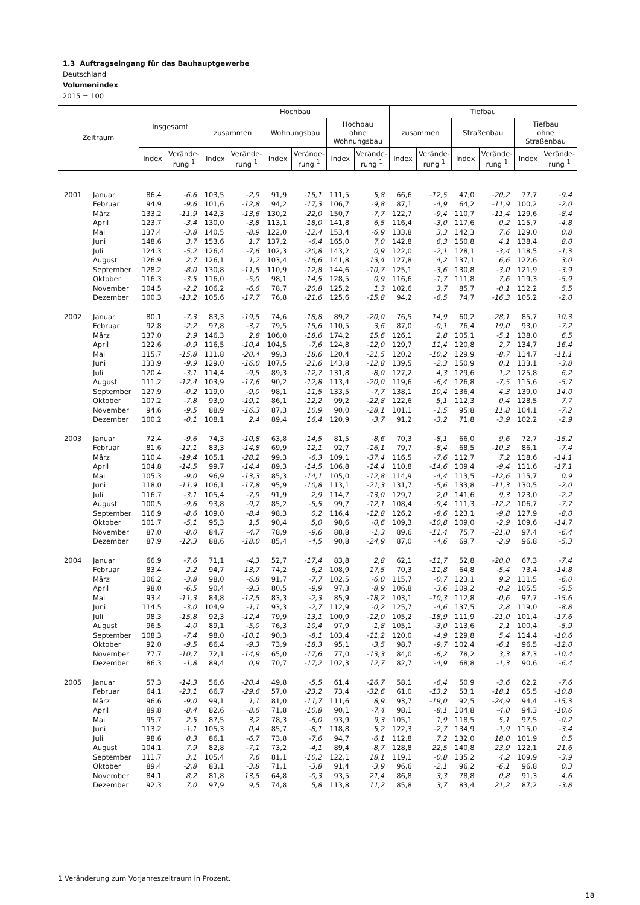1.3 Auftragseingang für das Bauhauptgewerbe
Deutschland
Volumenindex
2015 = 100
| Zeitraum | | Insgesamt | | Hochbau | | | | | | Tiefbau | | | | | |
| --- | --- | --- | --- | --- | --- | --- | --- | --- | --- | --- | --- | --- | --- | --- | --- |
| | | | | zusammen | | Wohnungsbau | | Hochbau ohne Wohnungsbau | | zusammen | | Straßenbau | | Tiefbau ohne Straßenbau | |
| | | Index | Verände- rung <sup>1</sup> | Index | Verände- rung <sup>1</sup> | Index | Verände- rung <sup>1</sup> | Index | Verände- rung <sup>1</sup> | Index | Verände- rung <sup>1</sup> | Index | Verände- rung <sup>1</sup> | Index | Verände- rung <sup>1</sup> |
| 2001 | Januar | 86,4 | -6,6 | 103,5 | -2,9 | 91,9 | -15,1 | 111,5 | 5,8 | 66,6 | -12,5 | 47,0 | -20,2 | 77,7 | -9,4 |
| | Februar | 94,9 | -9,6 | 101,6 | -12,8 | 94,2 | -17,3 | 106,7 | -9,8 | 87,1 | -4,9 | 64,2 | -11,9 | 100,2 | -2,0 |
| | März | 133,2 | -11,9 | 142,3 | -13,6 | 130,2 | -22,0 | 150,7 | -7,7 | 122,7 | -9,4 | 110,7 | -11,4 | 129,6 | -8,4 |
| | April | 123,7 | -3,4 | 130,0 | -3,8 | 113,1 | -18,0 | 141,8 | 6,5 | 116,4 | -3,0 | 117,6 | 0,2 | 115,7 | -4,8 |
| | Mai | 137,4 | -3,8 | 140,5 | -8,9 | 122,0 | -12,4 | 153,4 | -6,9 | 133,8 | 3,3 | 142,3 | 7,6 | 129,0 | 0,8 |
| | Juni | 148,6 | 3,7 | 153,6 | 1,7 | 137,2 | -6,4 | 165,0 | 7,0 | 142,8 | 6,3 | 150,8 | 4,1 | 138,4 | 8,0 |
| | Juli | 124,3 | -5,2 | 126,4 | -7,6 | 102,3 | -20,8 | 143,2 | 0,9 | 122,0 | -2,1 | 128,1 | -3,4 | 118,5 | -1,3 |
| | August | 126,9 | 2,7 | 126,1 | 1,2 | 103,4 | -16,6 | 141,8 | 13,4 | 127,8 | 4,2 | 137,1 | 6,6 | 122,6 | 3,0 |
| | September | 128,2 | -8,0 | 130,8 | -11,5 | 110,9 | -12,8 | 144,6 | -10,7 | 125,1 | -3,6 | 130,8 | -3,0 | 121,9 | -3,9 |
| | Oktober | 116,3 | -3,5 | 116,0 | -5,0 | 98,1 | -14,5 | 128,5 | 0,9 | 116,6 | -1,7 | 111,8 | 7,6 | 119,3 | -5,9 |
| | November | 104,5 | -2,2 | 106,2 | -6,6 | 78,7 | -20,8 | 125,2 | 1,3 | 102,6 | 3,7 | 85,7 | -0,1 | 112,2 | 5,5 |
| | Dezember | 100,3 | -13,2 | 105,6 | -17,7 | 76,8 | -21,6 | 125,6 | -15,8 | 94,2 | -6,5 | 74,7 | -16,3 | 105,2 | -2,0 |
| 2002 | Januar | 80,1 | -7,3 | 83,3 | -19,5 | 74,6 | -18,8 | 89,2 | -20,0 | 76,5 | 14,9 | 60,2 | 28,1 | 85,7 | 10,3 |
| | Februar | 92,8 | -2,2 | 97,8 | -3,7 | 79,5 | -15,6 | 110,5 | 3,6 | 87,0 | -0,1 | 76,4 | 19,0 | 93,0 | -7,2 |
| | März | 137,0 | 2,9 | 146,3 | 2,8 | 106,0 | -18,6 | 174,2 | 15,6 | 126,1 | 2,8 | 105,1 | -5,1 | 138,0 | 6,5 |
| | April | 122,6 | -0,9 | 116,5 | -10,4 | 104,5 | -7,6 | 124,8 | -12,0 | 129,7 | 11,4 | 120,8 | 2,7 | 134,7 | 16,4 |
| | Mai | 115,7 | -15,8 | 111,8 | -20,4 | 99,3 | -18,6 | 120,4 | -21,5 | 120,2 | -10,2 | 129,9 | -8,7 | 114,7 | -11,1 |
| | Juni | 133,9 | -9,9 | 129,0 | -16,0 | 107,5 | -21,6 | 143,8 | -12,8 | 139,5 | -2,3 | 150,9 | 0,1 | 133,1 | -3,8 |
| | Juli | 120,4 | -3,1 | 114,4 | -9,5 | 89,3 | -12,7 | 131,8 | -8,0 | 127,2 | 4,3 | 129,6 | 1,2 | 125,8 | 6,2 |
| | August | 111,2 | -12,4 | 103,9 | -17,6 | 90,2 | -12,8 | 113,4 | -20,0 | 119,6 | -6,4 | 126,8 | -7,5 | 115,6 | -5,7 |
| | September | 127,9 | -0,2 | 119,0 | -9,0 | 98,1 | -11,5 | 133,5 | -7,7 | 138,1 | 10,4 | 136,4 | 4,3 | 139,0 | 14,0 |
| | Oktober | 107,2 | -7,8 | 93,9 | -19,1 | 86,1 | -12,2 | 99,2 | -22,8 | 122,6 | 5,1 | 112,3 | 0,4 | 128,5 | 7,7 |
| | November | 94,6 | -9,5 | 88,9 | -16,3 | 87,3 | 10,9 | 90,0 | -28,1 | 101,1 | -1,5 | 95,8 | 11,8 | 104,1 | -7,2 |
| | Dezember | 100,2 | -0,1 | 108,1 | 2,4 | 89,4 | 16,4 | 120,9 | -3,7 | 91,2 | -3,2 | 71,8 | -3,9 | 102,2 | -2,9 |
| 2003 | Januar | 72,4 | -9,6 | 74,3 | -10,8 | 63,8 | -14,5 | 81,5 | -8,6 | 70,3 | -8,1 | 66,0 | 9,6 | 72,7 | -15,2 |
| | Februar | 81,6 | -12,1 | 83,3 | -14,8 | 69,9 | -12,1 | 92,7 | -16,1 | 79,7 | -8,4 | 68,5 | -10,3 | 86,1 | -7,4 |
| | März | 110,4 | -19,4 | 105,1 | -28,2 | 99,3 | -6,3 | 109,1 | -37,4 | 116,5 | -7,6 | 112,7 | 7,2 | 118,6 | -14,1 |
| | April | 104,8 | -14,5 | 99,7 | -14,4 | 89,3 | -14,5 | 106,8 | -14,4 | 110,8 | -14,6 | 109,4 | -9,4 | 111,6 | -17,1 |
| | Mai | 105,3 | -9,0 | 96,9 | -13,3 | 85,3 | -14,1 | 105,0 | -12,8 | 114,9 | -4,4 | 113,5 | -12,6 | 115,7 | 0,9 |
| | Juni | 118,0 | -11,9 | 106,1 | -17,8 | 95,9 | -10,8 | 113,1 | -21,3 | 131,7 | -5,6 | 133,8 | -11,3 | 130,5 | -2,0 |
| | Juli | 116,7 | -3,1 | 105,4 | -7,9 | 91,9 | 2,9 | 114,7 | -13,0 | 129,7 | 2,0 | 141,6 | 9,3 | 123,0 | -2,2 |
| | August | 100,5 | -9,6 | 93,8 | -9,7 | 85,2 | -5,5 | 99,7 | -12,1 | 108,4 | -9,4 | 111,3 | -12,2 | 106,7 | -7,7 |
| | September | 116,9 | -8,6 | 109,0 | -8,4 | 98,3 | 0,2 | 116,4 | -12,8 | 126,2 | -8,6 | 123,1 | -9,8 | 127,9 | -8,0 |
| | Oktober | 101,7 | -5,1 | 95,3 | 1,5 | 90,4 | 5,0 | 98,6 | -0,6 | 109,3 | -10,8 | 109,0 | -2,9 | 109,6 | -14,7 |
| | November | 87,0 | -8,0 | 84,7 | -4,7 | 78,9 | -9,6 | 88,8 | -1,3 | 89,6 | -11,4 | 75,7 | -21,0 | 97,4 | -6,4 |
| | Dezember | 87,9 | -12,3 | 88,6 | -18,0 | 85,4 | -4,5 | 90,8 | -24,9 | 87,0 | -4,6 | 69,7 | -2,9 | 96,8 | -5,3 |
| 2004 | Januar | 66,9 | -7,6 | 71,1 | -4,3 | 52,7 | -17,4 | 83,8 | 2,8 | 62,1 | -11,7 | 52,8 | -20,0 | 67,3 | -7,4 |
| | Februar | 83,4 | 2,2 | 94,7 | 13,7 | 74,2 | 6,2 | 108,9 | 17,5 | 70,3 | -11,8 | 64,8 | -5,4 | 73,4 | -14,8 |
| | März | 106,2 | -3,8 | 98,0 | -6,8 | 91,7 | -7,7 | 102,5 | -6,0 | 115,7 | -0,7 | 123,1 | 9,2 | 111,5 | -6,0 |
| | April | 98,0 | -6,5 | 90,4 | -9,3 | 80,5 | -9,9 | 97,3 | -8,9 | 106,8 | -3,6 | 109,2 | -0,2 | 105,5 | -5,5 |
| | Mai | 93,4 | -11,3 | 84,8 | -12,5 | 83,3 | -2,3 | 85,9 | -18,2 | 103,1 | -10,3 | 112,8 | -0,6 | 97,7 | -15,6 |
| | Juni | 114,5 | -3,0 | 104,9 | -1,1 | 93,3 | -2,7 | 112,9 | -0,2 | 125,7 | -4,6 | 137,5 | 2,8 | 119,0 | -8,8 |
| | Juli | 98,3 | -15,8 | 92,3 | -12,4 | 79,9 | -13,1 | 100,9 | -12,0 | 105,2 | -18,9 | 111,9 | -21,0 | 101,4 | -17,6 |
| | August | 96,5 | -4,0 | 89,1 | -5,0 | 76,3 | -10,4 | 97,9 | -1,8 | 105,1 | -3,0 | 113,6 | 2,1 | 100,4 | -5,9 |
| | September | 108,3 | -7,4 | 98,0 | -10,1 | 90,3 | -8,1 | 103,4 | -11,2 | 120,0 | -4,9 | 129,8 | 5,4 | 114,4 | -10,6 |
| | Oktober | 92,0 | -9,5 | 86,4 | -9,3 | 73,9 | -18,3 | 95,1 | -3,5 | 98,7 | -9,7 | 102,4 | -6,1 | 96,5 | -12,0 |
| | November | 77,7 | -10,7 | 72,1 | -14,9 | 65,0 | -17,6 | 77,0 | -13,3 | 84,0 | -6,2 | 78,2 | 3,3 | 87,3 | -10,4 |
| | Dezember | 86,3 | -1,8 | 89,4 | 0,9 | 70,7 | -17,2 | 102,3 | 12,7 | 82,7 | -4,9 | 68,8 | -1,3 | 90,6 | -6,4 |
| 2005 | Januar | 57,3 | -14,3 | 56,6 | -20,4 | 49,8 | -5,5 | 61,4 | -26,7 | 58,1 | -6,4 | 50,9 | -3,6 | 62,2 | -7,6 |
| | Februar | 64,1 | -23,1 | 66,7 | -29,6 | 57,0 | -23,2 | 73,4 | -32,6 | 61,0 | -13,2 | 53,1 | -18,1 | 65,5 | -10,8 |
| | März | 96,6 | -9,0 | 99,1 | 1,1 | 81,0 | -11,7 | 111,6 | 8,9 | 93,7 | -19,0 | 92,5 | -24,9 | 94,4 | -15,3 |
| | April | 89,8 | -8,4 | 82,6 | -8,6 | 71,8 | -10,8 | 90,1 | -7,4 | 98,1 | -8,1 | 104,8 | -4,0 | 94,3 | -10,6 |
| | Mai | 95,7 | 2,5 | 87,5 | 3,2 | 78,3 | -6,0 | 93,9 | 9,3 | 105,1 | 1,9 | 118,5 | 5,1 | 97,5 | -0,2 |
| | Juni | 113,2 | -1,1 | 105,3 | 0,4 | 85,7 | -8,1 | 118,8 | 5,2 | 122,3 | -2,7 | 134,9 | -1,9 | 115,0 | -3,4 |
| | Juli | 98,6 | 0,3 | 86,1 | -6,7 | 73,8 | -7,6 | 94,7 | -6,1 | 112,8 | 7,2 | 132,0 | 18,0 | 101,9 | 0,5 |
| | August | 104,1 | 7,9 | 82,8 | -7,1 | 73,2 | -4,1 | 89,4 | -8,7 | 128,8 | 22,5 | 140,8 | 23,9 | 122,1 | 21,6 |
| | September | 111,7 | 3,1 | 105,4 | 7,6 | 81,1 | -10,2 | 122,1 | 18,1 | 119,1 | -0,8 | 135,2 | 4,2 | 109,9 | -3,9 |
| | Oktober | 89,4 | -2,8 | 83,1 | -3,8 | 71,1 | -3,8 | 91,4 | -3,9 | 96,6 | -2,1 | 96,2 | -6,1 | 96,8 | 0,3 |
| | November | 84,1 | 8,2 | 81,8 | 13,5 | 64,8 | -0,3 | 93,5 | 21,4 | 86,8 | 3,3 | 78,8 | 0,8 | 91,3 | 4,6 |
| | Dezember | 92,3 | 7,0 | 97,9 | 9,5 | 74,8 | 5,8 | 113,8 | 11,2 | 85,8 | 3,7 | 83,4 | 21,2 | 87,2 | -3,8 |
1 Veränderung zum Vorjahreszeitraum in Prozent.
18